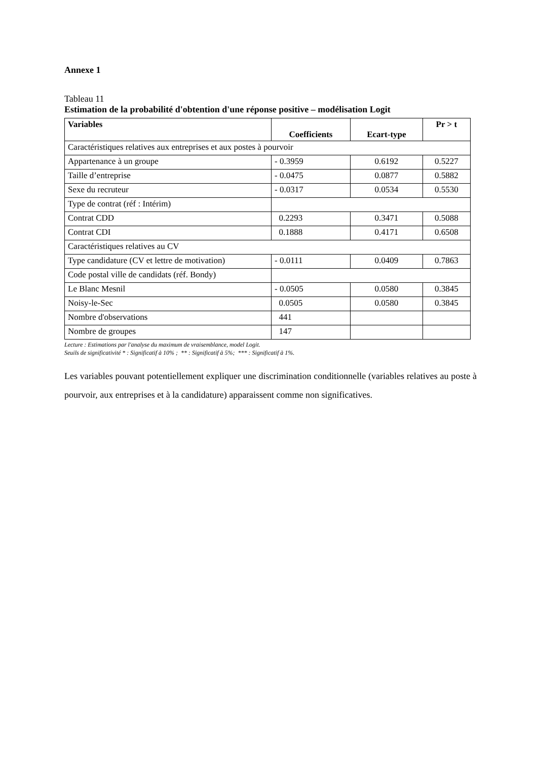Annexe 1
Tableau 11
Estimation de la probabilité d'obtention d'une réponse positive – modélisation Logit
| Variables | Coefficients | Ecart-type | Pr > t |
| --- | --- | --- | --- |
| Caractéristiques relatives aux entreprises et aux postes à pourvoir | | | |
| Appartenance à un groupe | - 0.3959 | 0.6192 | 0.5227 |
| Taille d’entreprise | - 0.0475 | 0.0877 | 0.5882 |
| Sexe du recruteur | - 0.0317 | 0.0534 | 0.5530 |
| Type de contrat (réf : Intérim) | | | |
| Contrat CDD | 0.2293 | 0.3471 | 0.5088 |
| Contrat CDI | 0.1888 | 0.4171 | 0.6508 |
| Caractéristiques relatives au CV | | | |
| Type candidature (CV et lettre de motivation) | - 0.0111 | 0.0409 | 0.7863 |
| Code postal ville de candidats (réf. Bondy) | | | |
| Le Blanc Mesnil | - 0.0505 | 0.0580 | 0.3845 |
| Noisy-le-Sec | 0.0505 | 0.0580 | 0.3845 |
| Nombre d'observations | 441 | | |
| Nombre de groupes | 147 | | |
Lecture : Estimations par l'analyse du maximum de vraisemblance, model Logit.
Seuils de significativité * : Significatif à 10% ; ** : Significatif à 5%; *** : Significatif à 1%.
Les variables pouvant potentiellement expliquer une discrimination conditionnelle (variables relatives au poste à pourvoir, aux entreprises et à la candidature) apparaissent comme non significatives.